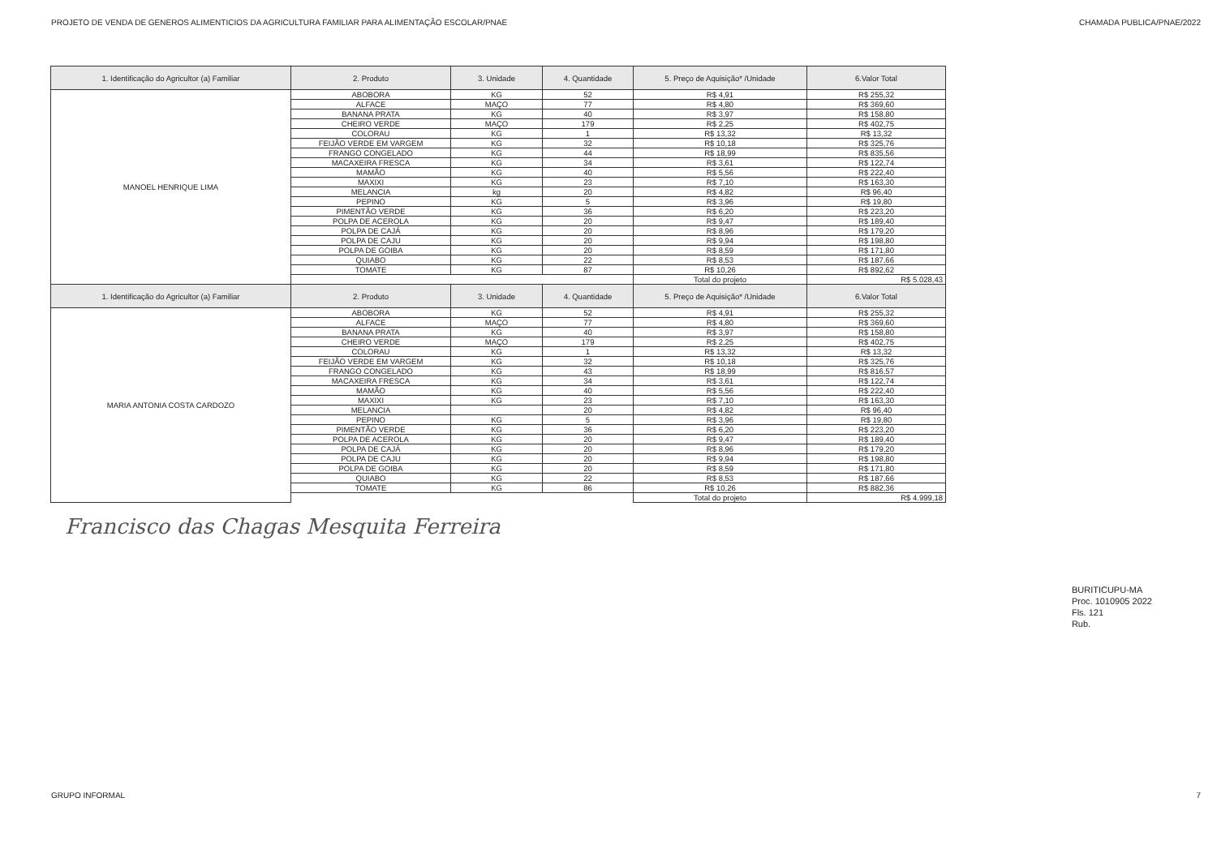PROJETO DE VENDA DE GENEROS ALIMENTICIOS DA AGRICULTURA FAMILIAR PARA ALIMENTAÇÃO ESCOLAR/PNAE CHAMADA PUBLICA/PNAE/2022
| 1. Identificação do Agricultor (a) Familiar | 2. Produto | 3. Unidade | 4. Quantidade | 5. Preço de Aquisição* /Unidade | 6.Valor Total |
| --- | --- | --- | --- | --- | --- |
| MANOEL HENRIQUE LIMA | ABOBORA | KG | 52 | R$ 4,91 | R$ 255,32 |
| | ALFACE | MAÇO | 77 | R$ 4,80 | R$ 369,60 |
| | BANANA PRATA | KG | 40 | R$ 3,97 | R$ 158,80 |
| | CHEIRO VERDE | MAÇO | 179 | R$ 2,25 | R$ 402,75 |
| | COLORAU | KG | 1 | R$ 13,32 | R$ 13,32 |
| | FEIJÃO VERDE EM VARGEM | KG | 32 | R$ 10,18 | R$ 325,76 |
| | FRANGO CONGELADO | KG | 44 | R$ 18,99 | R$ 835,56 |
| | MACAXEIRA FRESCA | KG | 34 | R$ 3,61 | R$ 122,74 |
| | MAMÃO | KG | 40 | R$ 5,56 | R$ 222,40 |
| | MAXIXI | KG | 23 | R$ 7,10 | R$ 163,30 |
| | MELANCIA | kg | 20 | R$ 4,82 | R$ 96,40 |
| | PEPINO | KG | 5 | R$ 3,96 | R$ 19,80 |
| | PIMENTÃO VERDE | KG | 36 | R$ 6,20 | R$ 223,20 |
| | POLPA DE ACEROLA | KG | 20 | R$ 9,47 | R$ 189,40 |
| | POLPA DE CAJÁ | KG | 20 | R$ 8,96 | R$ 179,20 |
| | POLPA DE CAJU | KG | 20 | R$ 9,94 | R$ 198,80 |
| | POLPA DE GOIBA | KG | 20 | R$ 8,59 | R$ 171,80 |
| | QUIABO | KG | 22 | R$ 8,53 | R$ 187,66 |
| | TOMATE | KG | 87 | R$ 10,26 | R$ 892,62 |
| | | | | Total do projeto | R$ 5.028,43 |
| 1. Identificação do Agricultor (a) Familiar | 2. Produto | 3. Unidade | 4. Quantidade | 5. Preço de Aquisição* /Unidade | 6.Valor Total |
| MARIA ANTONIA COSTA CARDOZO | ABOBORA | KG | 52 | R$ 4,91 | R$ 255,32 |
| | ALFACE | MAÇO | 77 | R$ 4,80 | R$ 369,60 |
| | BANANA PRATA | KG | 40 | R$ 3,97 | R$ 158,80 |
| | CHEIRO VERDE | MAÇO | 179 | R$ 2,25 | R$ 402,75 |
| | COLORAU | KG | 1 | R$ 13,32 | R$ 13,32 |
| | FEIJÃO VERDE EM VARGEM | KG | 32 | R$ 10,18 | R$ 325,76 |
| | FRANGO CONGELADO | KG | 43 | R$ 18,99 | R$ 816,57 |
| | MACAXEIRA FRESCA | KG | 34 | R$ 3,61 | R$ 122,74 |
| | MAMÃO | KG | 40 | R$ 5,56 | R$ 222,40 |
| | MAXIXI | KG | 23 | R$ 7,10 | R$ 163,30 |
| | MELANCIA | | 20 | R$ 4,82 | R$ 96,40 |
| | PEPINO | KG | 5 | R$ 3,96 | R$ 19,80 |
| | PIMENTÃO VERDE | KG | 36 | R$ 6,20 | R$ 223,20 |
| | POLPA DE ACEROLA | KG | 20 | R$ 9,47 | R$ 189,40 |
| | POLPA DE CAJÁ | KG | 20 | R$ 8,96 | R$ 179,20 |
| | POLPA DE CAJU | KG | 20 | R$ 9,94 | R$ 198,80 |
| | POLPA DE GOIBA | KG | 20 | R$ 8,59 | R$ 171,80 |
| | QUIABO | KG | 22 | R$ 8,53 | R$ 187,66 |
| | TOMATE | KG | 86 | R$ 10,26 | R$ 882,36 |
| | | | | Total do projeto | R$ 4.999,18 |
Francisco das Chagas Mesquita Ferreira
BURITICUPU-MA
Proc. 1010905 2022
Fls. 121
Rub.
GRUPO INFORMAL 7